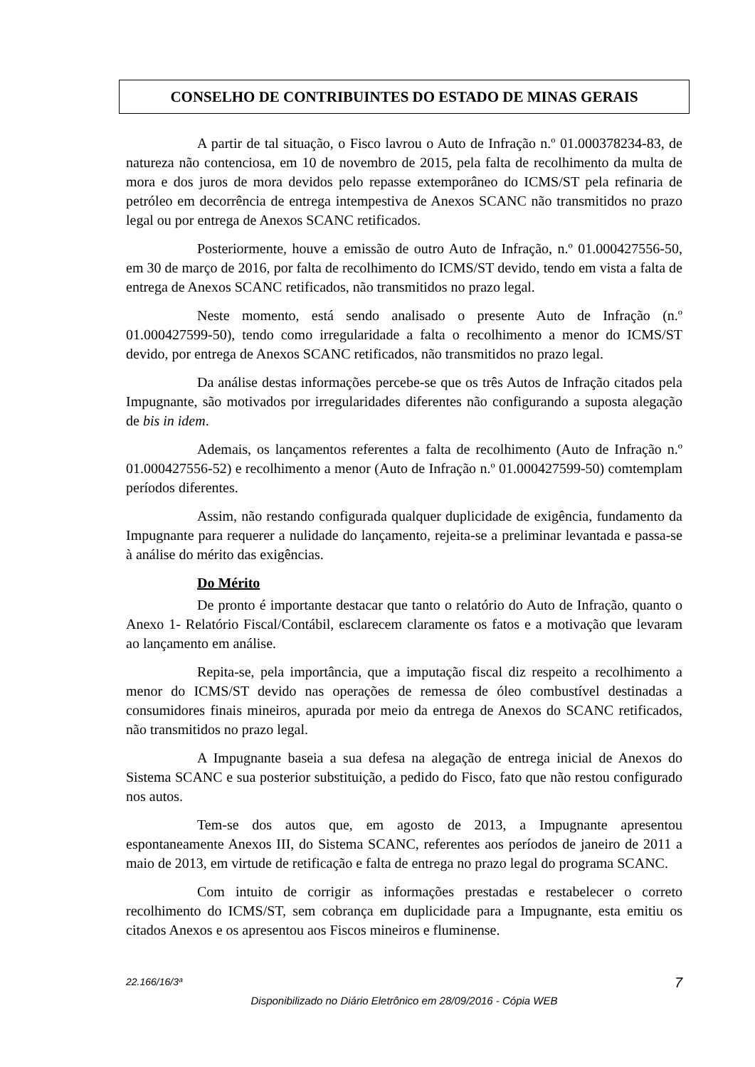CONSELHO DE CONTRIBUINTES DO ESTADO DE MINAS GERAIS
A partir de tal situação, o Fisco lavrou o Auto de Infração n.º 01.000378234-83, de natureza não contenciosa, em 10 de novembro de 2015, pela falta de recolhimento da multa de mora e dos juros de mora devidos pelo repasse extemporâneo do ICMS/ST pela refinaria de petróleo em decorrência de entrega intempestiva de Anexos SCANC não transmitidos no prazo legal ou por entrega de Anexos SCANC retificados.
Posteriormente, houve a emissão de outro Auto de Infração, n.º 01.000427556-50, em 30 de março de 2016, por falta de recolhimento do ICMS/ST devido, tendo em vista a falta de entrega de Anexos SCANC retificados, não transmitidos no prazo legal.
Neste momento, está sendo analisado o presente Auto de Infração (n.º 01.000427599-50), tendo como irregularidade a falta o recolhimento a menor do ICMS/ST devido, por entrega de Anexos SCANC retificados, não transmitidos no prazo legal.
Da análise destas informações percebe-se que os três Autos de Infração citados pela Impugnante, são motivados por irregularidades diferentes não configurando a suposta alegação de bis in idem.
Ademais, os lançamentos referentes a falta de recolhimento (Auto de Infração n.º 01.000427556-52) e recolhimento a menor (Auto de Infração n.º 01.000427599-50) comtemplam períodos diferentes.
Assim, não restando configurada qualquer duplicidade de exigência, fundamento da Impugnante para requerer a nulidade do lançamento, rejeita-se a preliminar levantada e passa-se à análise do mérito das exigências.
Do Mérito
De pronto é importante destacar que tanto o relatório do Auto de Infração, quanto o Anexo 1- Relatório Fiscal/Contábil, esclarecem claramente os fatos e a motivação que levaram ao lançamento em análise.
Repita-se, pela importância, que a imputação fiscal diz respeito a recolhimento a menor do ICMS/ST devido nas operações de remessa de óleo combustível destinadas a consumidores finais mineiros, apurada por meio da entrega de Anexos do SCANC retificados, não transmitidos no prazo legal.
A Impugnante baseia a sua defesa na alegação de entrega inicial de Anexos do Sistema SCANC e sua posterior substituição, a pedido do Fisco, fato que não restou configurado nos autos.
Tem-se dos autos que, em agosto de 2013, a Impugnante apresentou espontaneamente Anexos III, do Sistema SCANC, referentes aos períodos de janeiro de 2011 a maio de 2013, em virtude de retificação e falta de entrega no prazo legal do programa SCANC.
Com intuito de corrigir as informações prestadas e restabelecer o correto recolhimento do ICMS/ST, sem cobrança em duplicidade para a Impugnante, esta emitiu os citados Anexos e os apresentou aos Fiscos mineiros e fluminense.
22.166/16/3ª 7
Disponibilizado no Diário Eletrônico em 28/09/2016 - Cópia WEB